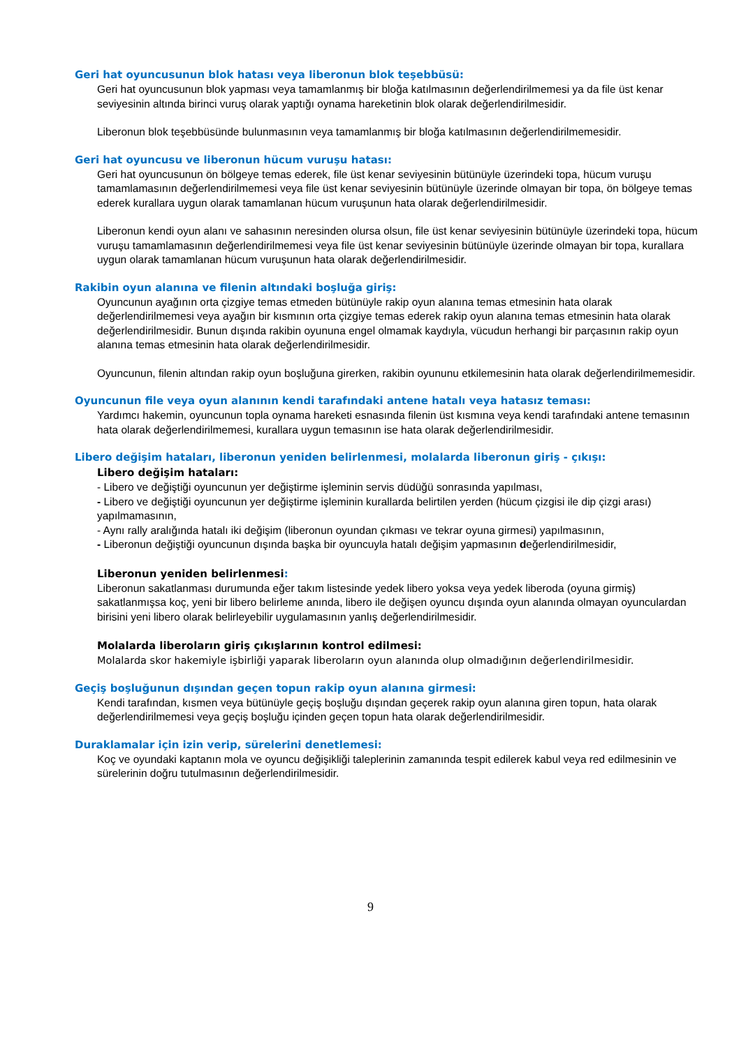Geri hat oyuncusunun blok hatası veya liberonun blok teşebbüsü:
Geri hat oyuncusunun blok yapması veya tamamlanmış bir bloğa katılmasının değerlendirilmemesi ya da file üst kenar seviyesinin altında birinci vuruş olarak yaptığı oynama hareketinin blok olarak değerlendirilmesidir.
Liberonun blok teşebbüsünde bulunmasının veya tamamlanmış bir bloğa katılmasının değerlendirilmemesidir.
Geri hat oyuncusu ve liberonun hücum vuruşu hatası:
Geri hat oyuncusunun ön bölgeye temas ederek, file üst kenar seviyesinin bütünüyle üzerindeki topa, hücum vuruşu tamamlamasının değerlendirilmemesi veya file üst kenar seviyesinin bütünüyle üzerinde olmayan bir topa, ön bölgeye temas ederek kurallara uygun olarak tamamlanan hücum vuruşunun hata olarak değerlendirilmesidir.
Liberonun kendi oyun alanı ve sahasının neresinden olursa olsun, file üst kenar seviyesinin bütünüyle üzerindeki topa, hücum vuruşu tamamlamasının değerlendirilmemesi veya file üst kenar seviyesinin bütünüyle üzerinde olmayan bir topa, kurallara uygun olarak tamamlanan hücum vuruşunun hata olarak değerlendirilmesidir.
Rakibin oyun alanına ve filenin altındaki boşluğa giriş:
Oyuncunun ayağının orta çizgiye temas etmeden bütünüyle rakip oyun alanına temas etmesinin hata olarak değerlendirilmemesi veya ayağın bir kısmının orta çizgiye temas ederek rakip oyun alanına temas etmesinin hata olarak değerlendirilmesidir. Bunun dışında rakibin oyununa engel olmamak kaydıyla, vücudun herhangi bir parçasının rakip oyun alanına temas etmesinin hata olarak değerlendirilmesidir.
Oyuncunun, filenin altından rakip oyun boşluğuna girerken, rakibin oyununu etkilemesinin hata olarak değerlendirilmemesidir.
Oyuncunun file veya oyun alanının kendi tarafındaki antene hatalı veya hatasız teması:
Yardımcı hakemin, oyuncunun topla oynama hareketi esnasında filenin üst kısmına veya kendi tarafındaki antene temasının hata olarak değerlendirilmemesi, kurallara uygun temasının ise hata olarak değerlendirilmesidir.
Libero değişim hataları, liberonun yeniden belirlenmesi, molalarda liberonun giriş - çıkışı:
Libero değişim hataları:
- Libero ve değiştiği oyuncunun yer değiştirme işleminin servis düdüğü sonrasında yapılması,
- Libero ve değiştiği oyuncunun yer değiştirme işleminin kurallarda belirtilen yerden (hücum çizgisi ile dip çizgi arası) yapılmamasının,
- Aynı rally aralığında hatalı iki değişim (liberonun oyundan çıkması ve tekrar oyuna girmesi) yapılmasının,
- Liberonun değiştiği oyuncunun dışında başka bir oyuncuyla hatalı değişim yapmasının değerlendirilmesidir,
Liberonun yeniden belirlenmesi:
Liberonun sakatlanması durumunda eğer takım listesinde yedek libero yoksa veya yedek liberoda (oyuna girmiş) sakatlanmışsa koç, yeni bir libero belirleme anında, libero ile değişen oyuncu dışında oyun alanında olmayan oyunculardan birisini yeni libero olarak belirleyebilir uygulamasının yanlış değerlendirilmesidir.
Molalarda liberoların giriş çıkışlarının kontrol edilmesi:
Molalarda skor hakemiyle işbirliği yaparak liberoların oyun alanında olup olmadığının değerlendirilmesidir.
Geçiş boşluğunun dışından geçen topun rakip oyun alanına girmesi:
Kendi tarafından, kısmen veya bütünüyle geçiş boşluğu dışından geçerek rakip oyun alanına giren topun, hata olarak değerlendirilmemesi veya geçiş boşluğu içinden geçen topun hata olarak değerlendirilmesidir.
Duraklamalar için izin verip, sürelerini denetlemesi:
Koç ve oyundaki kaptanın mola ve oyuncu değişikliği taleplerinin zamanında tespit edilerek kabul veya red edilmesinin ve sürelerinin doğru tutulmasının değerlendirilmesidir.
9